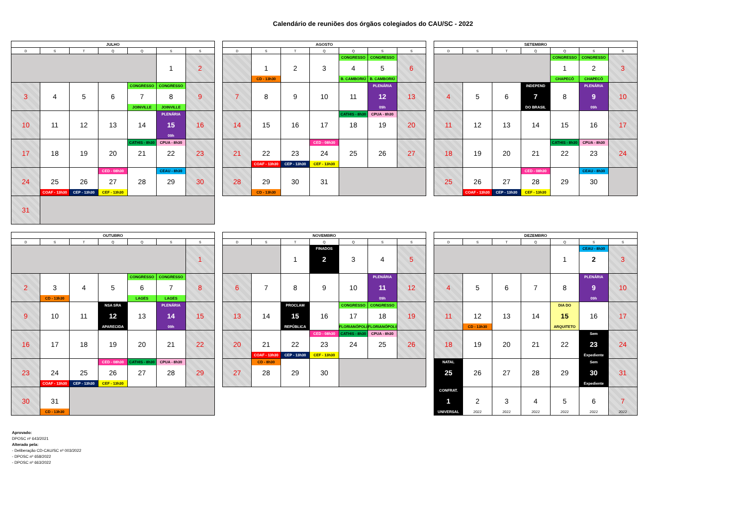Calendário de reuniões dos órgãos colegiados do CAU/SC - 2022
| JULHO | | | | | | |
| --- | --- | --- | --- | --- | --- | --- |
| D | S | T | Q | Q | S | S |
| | | | | | 1 | 2 |
| 3 | 4 | 5 | 6 | CONGRESSO 7 JOINVILLE | CONGRESSO 8 JOINVILLE | 9 |
| 10 | 11 | 12 | 13 | 14 | PLENÁRIA 15 09h | 16 |
| 17 | 18 | 19 | 20 | CATHIS - 8h30 21 | CPUA - 8h30 22 | 23 |
| 24 | 25 COAF - 13h30 | 26 CEP - 13h30 | CED - 08h30 27 CEF - 13h30 | 28 | CEAU - 8h30 29 | 30 |
| 31 | | | | | | |
| AGOSTO | | | | | | |
| --- | --- | --- | --- | --- | --- | --- |
| D | S | T | Q | Q | S | S |
| | 1 CD - 13h30 | 2 | 3 | CONGRESSO 4 B. CAMBORIÚ | CONGRESSO 5 B. CAMBORIÚ | 6 |
| 7 | 8 | 9 | 10 | 11 | PLENÁRIA 12 09h | 13 |
| 14 | 15 | 16 | 17 | CATHIS - 8h30 18 | CPUA - 8h30 19 | 20 |
| 21 | 22 COAF - 13h30 | 23 CEP - 13h30 | CED - 08h30 24 CEF - 13h30 | 25 | 26 | 27 |
| 28 | 29 CD - 13h30 | 30 | 31 | | | |
| SETEMBRO | | | | | | |
| --- | --- | --- | --- | --- | --- | --- |
| D | S | T | Q | Q | S | S |
| | | | | CONGRESSO 1 CHAPECÓ | CONGRESSO 2 CHAPECÓ | 3 |
| 4 | 5 | 6 | INDEPEND 7 DO BRASIL | 8 | PLENÁRIA 9 09h | 10 |
| 11 | 12 | 13 | 14 | 15 | 16 | 17 |
| 18 | 19 | 20 | 21 | CATHIS - 8h30 22 | CPUA - 8h30 23 | 24 |
| 25 | 26 COAF - 13h30 | 27 CEP - 13h30 | CED - 08h30 28 CEF - 13h30 | 29 | CEAU - 8h30 30 | |
| OUTUBRO | | | | | | |
| --- | --- | --- | --- | --- | --- | --- |
| D | S | T | Q | Q | S | S |
| | | | | | | 1 |
| 2 | 3 CD - 13h30 | 4 | 5 | CONGRESSO 6 LAGES | CONGRESSO 7 LAGES | 8 |
| 9 | 10 | 11 | NSA SRA 12 APARECIDA | 13 | PLENÁRIA 14 09h | 15 |
| 16 | 17 | 18 | 19 | 20 | 21 | 22 |
| 23 | 24 COAF - 13h30 | 25 CEP - 13h30 | CED - 08h30 26 CEF - 13h30 | CATHIS - 8h30 27 | CPUA - 8h30 28 | 29 |
| 30 | 31 CD - 13h30 | | | | | |
| NOVEMBRO | | | | | | |
| --- | --- | --- | --- | --- | --- | --- |
| D | S | T | Q | Q | S | S |
| | | 1 | FINADOS 2 | 3 | 4 | 5 |
| 6 | 7 | 8 | 9 | 10 | PLENÁRIA 11 09h | 12 |
| 13 | 14 | PROCLAM 15 REPÚBLICA | 16 | CONGRESSO 17 FLORIANÓPOLIS | CONGRESSO 18 FLORIANÓPOLIS | 19 |
| 20 | 21 COAF - 13h30 | 22 CEP - 13h30 | CED - 08h30 23 CEF - 13h30 | CATHIS - 8h30 24 | CPUA - 8h30 25 | 26 |
| 27 | CD - 8h30 28 | 29 | 30 | | | |
| DEZEMBRO | | | | | | |
| --- | --- | --- | --- | --- | --- | --- |
| D | S | T | Q | Q | S | S |
| | | | | 1 | CEAU - 8h30 2 | 3 |
| 4 | 5 | 6 | 7 | 8 | PLENÁRIA 9 09h | 10 |
| 11 | 12 CD - 13h30 | 13 | 14 | DIA DO 15 ARQUITETO | 16 | 17 |
| 18 | 19 | 20 | 21 | 22 | Sem 23 Expediente | 24 |
| NATAL 25 | 26 | 27 | 28 | 29 | Sem 30 Expediente | 31 |
| CONFRAT. 1 UNIVERSAL | 2 2022 | 3 2022 | 4 2022 | 5 2022 | 6 2022 | 7 2022 |
Aprovado:
DPOSC nº 643/2021
Alterado pela:
- Deliberação CD-CAU/SC nº 003/2022
- DPOSC nº 658/2022
- DPOSC nº 663/2022